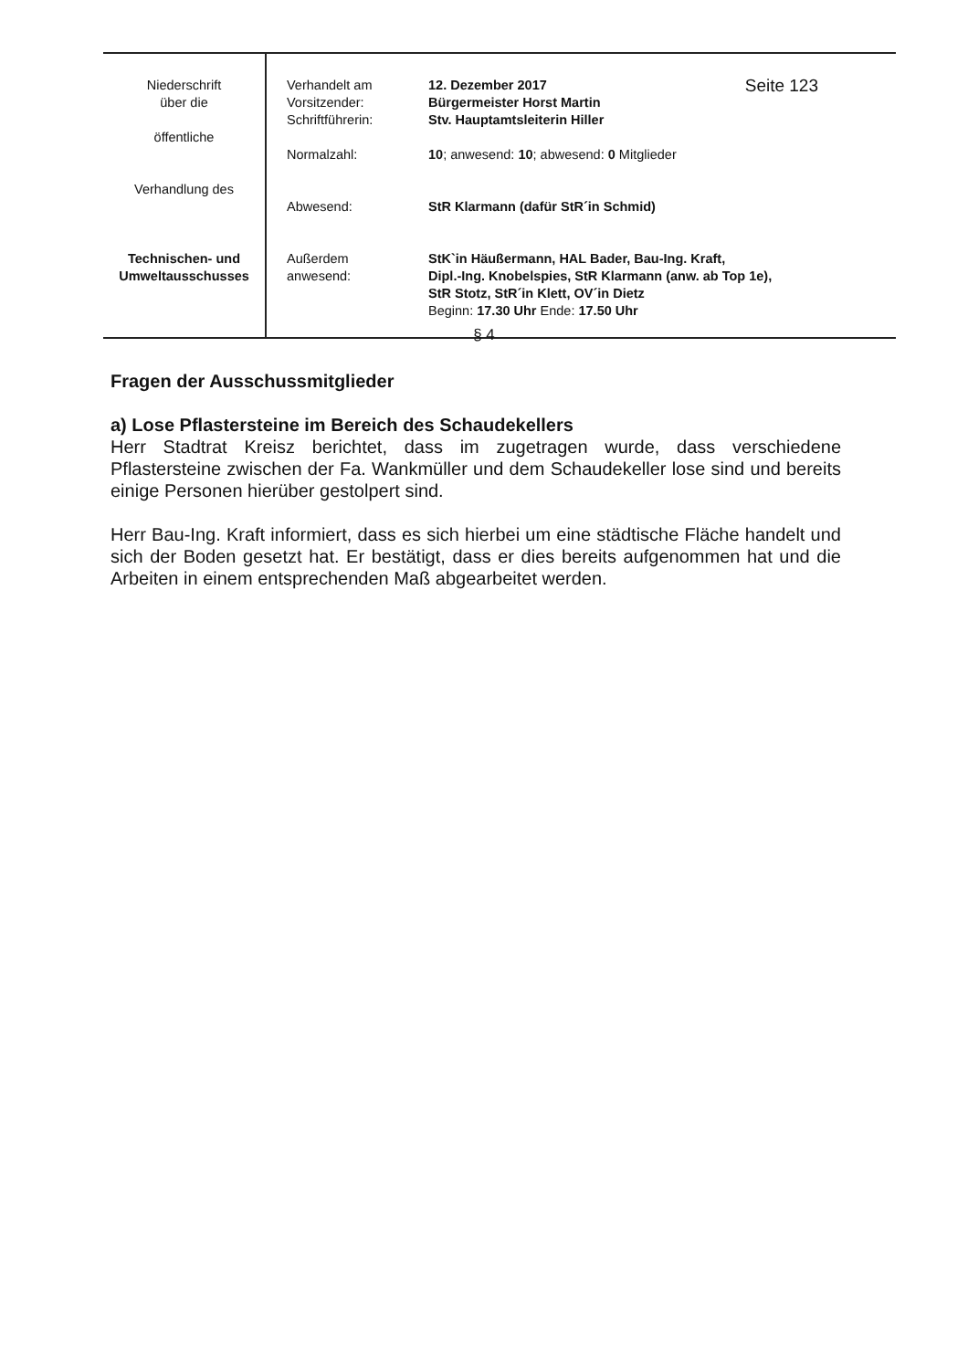| Niederschrift über die öffentliche Verhandlung des Technischen- und Umweltausschusses | Verhandelt am Vorsitzender: Schriftführerin: Normalzahl: Abwesend: Außerdem anwesend: | 12. Dezember 2017 Seite 123 Bürgermeister Horst Martin Stv. Hauptamtsleiterin Hiller 10 ; anwesend: 10 ; abwesend: 0 Mitglieder StR Klarmann (dafür StR´in Schmid) StK`in Häußermann, HAL Bader, Bau-Ing. Kraft, Dipl.-Ing. Knobelspies, StR Klarmann (anw. ab Top 1e), StR Stotz, StR´in Klett, OV´in Dietz Beginn: 17.30 Uhr Ende: 17.50 Uhr |
§ 4
Fragen der Ausschussmitglieder
a) Lose Pflastersteine im Bereich des Schaudekellers
Herr Stadtrat Kreisz berichtet, dass im zugetragen wurde, dass verschiedene Pflastersteine zwischen der Fa. Wankmüller und dem Schaudekeller lose sind und bereits einige Personen hierüber gestolpert sind.
Herr Bau-Ing. Kraft informiert, dass es sich hierbei um eine städtische Fläche handelt und sich der Boden gesetzt hat. Er bestätigt, dass er dies bereits aufgenommen hat und die Arbeiten in einem entsprechenden Maß abgearbeitet werden.